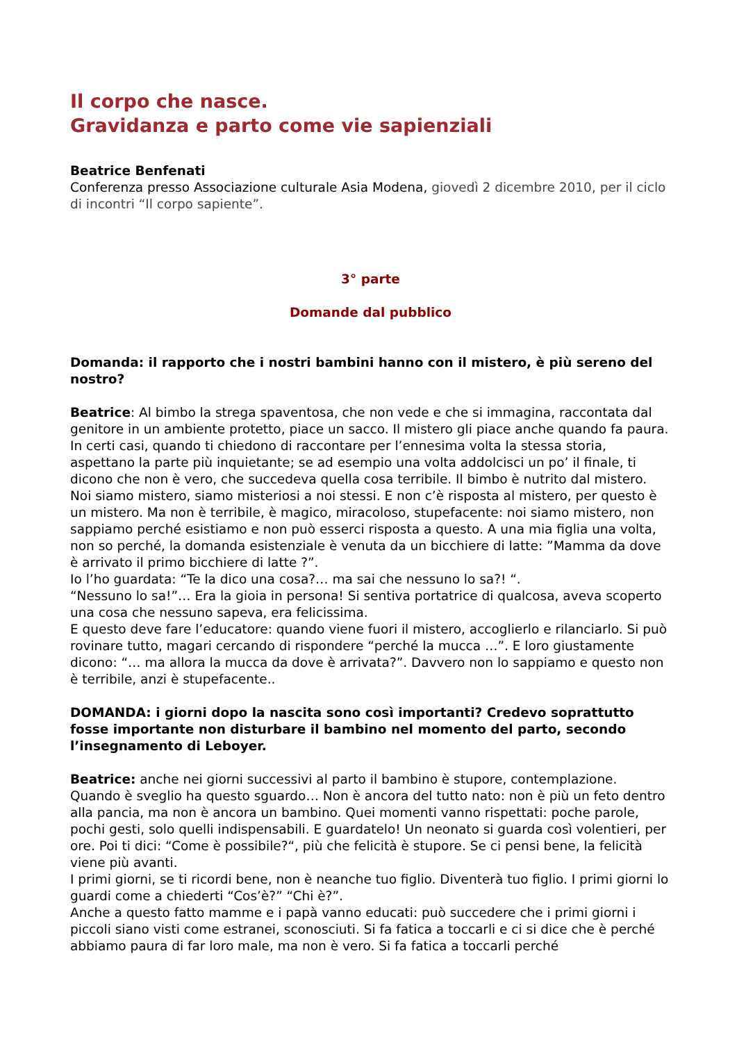Il corpo che nasce.
Gravidanza e parto come vie sapienziali
Beatrice Benfenati
Conferenza presso Associazione culturale Asia Modena, giovedì 2 dicembre 2010, per il ciclo di incontri “Il corpo sapiente”.
3° parte
Domande dal pubblico
Domanda: il rapporto che i nostri bambini hanno con il mistero, è più sereno del nostro?
Beatrice: Al bimbo la strega spaventosa, che non vede e che si immagina, raccontata dal genitore in un ambiente protetto, piace un sacco. Il mistero gli piace anche quando fa paura. In certi casi, quando ti chiedono di raccontare per l’ennesima volta la stessa storia, aspettano la parte più inquietante; se ad esempio una volta addolcisci un po’ il finale, ti dicono che non è vero, che succedeva quella cosa terribile. Il bimbo è nutrito dal mistero. Noi siamo mistero, siamo misteriosi a noi stessi. E non c’è risposta al mistero, per questo è un mistero. Ma non è terribile, è magico, miracoloso, stupefacente: noi siamo mistero, non sappiamo perché esistiamo e non può esserci risposta a questo. A una mia figlia una volta, non so perché, la domanda esistenziale è venuta da un bicchiere di latte: ”Mamma da dove è arrivato il primo bicchiere di latte ?”.
Io l’ho guardata: “Te la dico una cosa?… ma sai che nessuno lo sa?! “.
“Nessuno lo sa!”… Era la gioia in persona! Si sentiva portatrice di qualcosa, aveva scoperto una cosa che nessuno sapeva, era felicissima.
E questo deve fare l’educatore: quando viene fuori il mistero, accoglierlo e rilanciarlo. Si può rovinare tutto, magari cercando di rispondere “perché la mucca …”. E loro giustamente dicono: “… ma allora la mucca da dove è arrivata?”. Davvero non lo sappiamo e questo non è terribile, anzi è stupefacente..
DOMANDA: i giorni dopo la nascita sono così importanti? Credevo soprattutto fosse importante non disturbare il bambino nel momento del parto, secondo l’insegnamento di Leboyer.
Beatrice: anche nei giorni successivi al parto il bambino è stupore, contemplazione. Quando è sveglio ha questo sguardo… Non è ancora del tutto nato: non è più un feto dentro alla pancia, ma non è ancora un bambino. Quei momenti vanno rispettati: poche parole, pochi gesti, solo quelli indispensabili. E guardatelo! Un neonato si guarda così volentieri, per ore. Poi ti dici: “Come è possibile?“, più che felicità è stupore. Se ci pensi bene, la felicità viene più avanti.
I primi giorni, se ti ricordi bene, non è neanche tuo figlio. Diventerà tuo figlio. I primi giorni lo guardi come a chiederti “Cos’è?” “Chi è?”.
Anche a questo fatto mamme e i papà vanno educati: può succedere che i primi giorni i piccoli siano visti come estranei, sconosciuti. Si fa fatica a toccarli e ci si dice che è perché abbiamo paura di far loro male, ma non è vero. Si fa fatica a toccarli perché